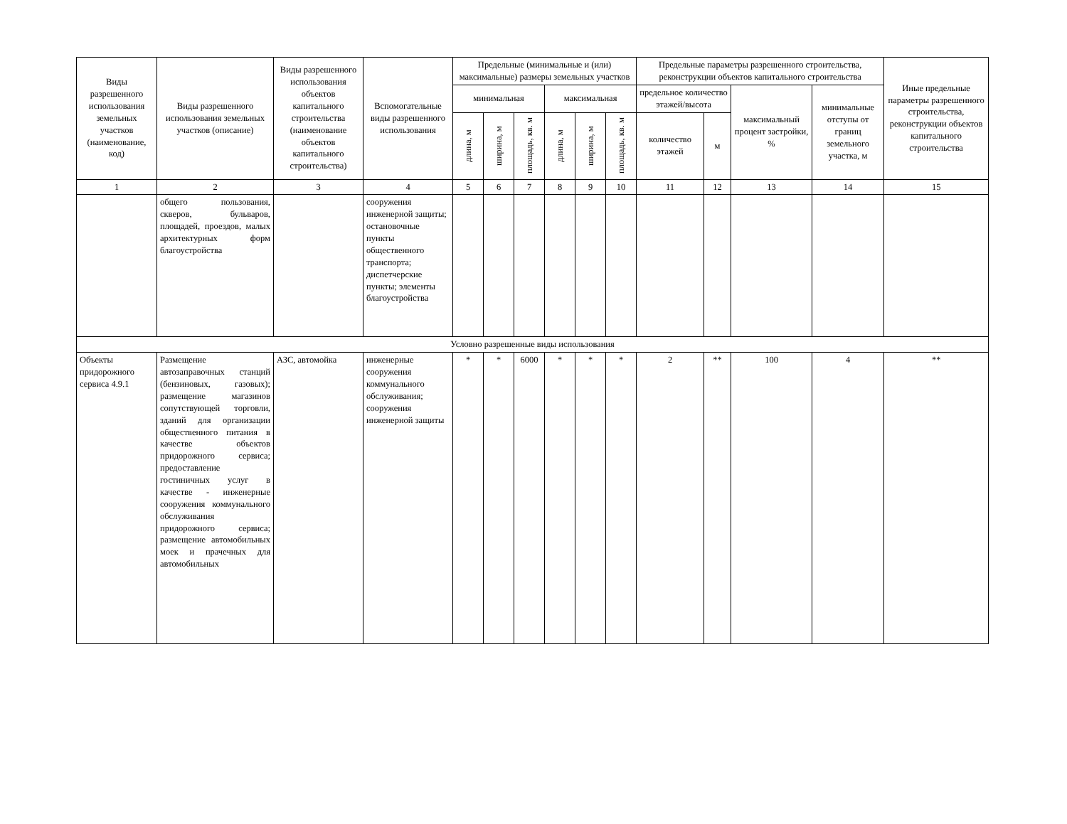| Виды разрешенного использования земельных участков (наименование, код) | Виды разрешенного использования земельных участков (описание) | Виды разрешенного использования объектов капитального строительства (наименование объектов капитального строительства) | Вспомогательные виды разрешенного использования | Предельные (минимальные и (или) максимальные) размеры земельных участков | | | | | | Предельные параметры разрешенного строительства, реконструкции объектов капитального строительства | | | | Иные предельные параметры разрешенного строительства, реконструкции объектов капитального строительства |
| --- | --- | --- | --- | --- | --- | --- | --- | --- | --- | --- | --- | --- | --- | --- |
| | | | | | | | | | | предельное количество этажей/высота | | максимальный процент застройки, % | минимальные отступы от границ земельного участка, м | |
| | | | | минимальная | | | максимальная | | | | | | | |
| | | | | длина, м | ширина, м | площадь, кв. м | длина, м | ширина, м | площадь, кв. м | количество этажей | м | | | |
| 1 | 2 | 3 | 4 | 5 | 6 | 7 | 8 | 9 | 10 | 11 | 12 | 13 | 14 | 15 |
| | общего пользования, скверов, бульваров, площадей, проездов, малых архитектурных форм благоустройства | | сооружения инженерной защиты; остановочные пункты общественного транспорта; диспетчерские пункты; элементы благоустройства | | | | | | | | | | | |
| Условно разрешенные виды использования | | | | | | | | | | | | | | |
| Объекты придорожного сервиса 4.9.1 | Размещение автозаправочных станций (бензиновых, газовых); размещение магазинов сопутствующей торговли, зданий для организации общественного питания в качестве объектов придорожного сервиса; предоставление гостиничных услуг в качестве - инженерные сооружения коммунального обслуживания придорожного сервиса; размещение автомобильных моек и прачечных для автомобильных | АЗС, автомойка | инженерные сооружения коммунального обслуживания; сооружения инженерной защиты | * | * | 6000 | * | * | * | 2 | ** | 100 | 4 | ** |